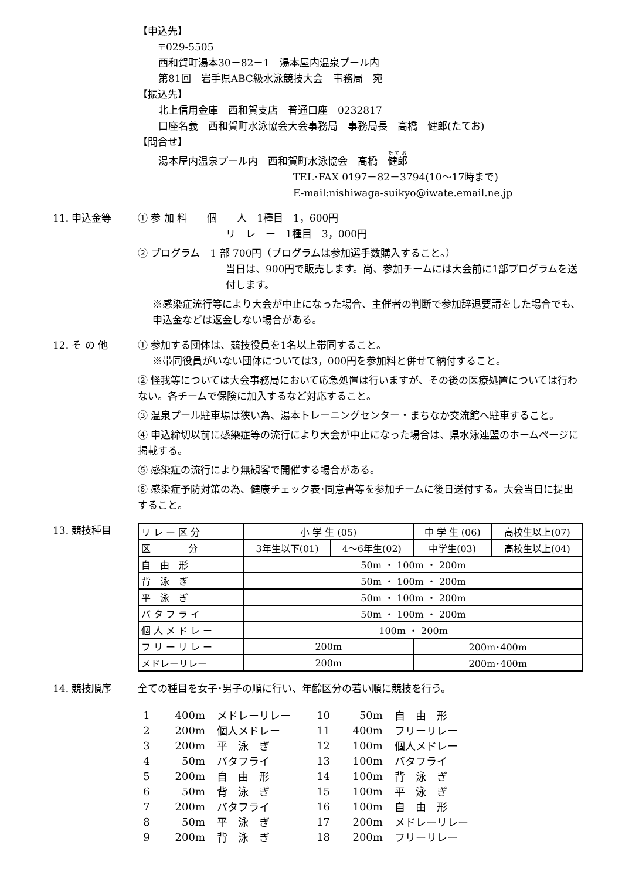【申込先】
〒029-5505
西和賀町湯本30－82－1　湯本屋内温泉プール内
第81回　岩手県ABC級水泳競技大会　事務局　宛
【振込先】
北上信用金庫　西和賀支店　普通口座　0232817
口座名義　西和賀町水泳協会大会事務局　事務局長　高橋　健郎(たてお)
【問合せ】
湯本屋内温泉プール内　西和賀町水泳協会　高橋　健郎
TEL･FAX 0197－82－3794(10～17時まで)
E-mail:nishiwaga-suikyo@iwate.email.ne.jp
11. 申込金等 ① 参 加 料　　個　　人　1種目　1，600円
リ　レ　ー　1種目　3，000円
② プログラム　1 部 700円（プログラムは参加選手数購入すること。）
当日は、900円で販売します。尚、参加チームには大会前に1部プログラムを送付します。
※感染症流行等により大会が中止になった場合、主催者の判断で参加辞退要請をした場合でも、申込金などは返金しない場合がある。
12. そ の 他 ① 参加する団体は、競技役員を1名以上帯同すること。
※帯同役員がいない団体については3，000円を参加料と併せて納付すること。
② 怪我等については大会事務局において応急処置は行いますが、その後の医療処置については行わない。各チームで保険に加入するなど対応すること。
③ 温泉プール駐車場は狭い為、湯本トレーニングセンター・まちなか交流館へ駐車すること。
④ 申込締切以前に感染症等の流行により大会が中止になった場合は、県水泳連盟のホームページに掲載する。
⑤ 感染症の流行により無観客で開催する場合がある。
⑥ 感染症予防対策の為、健康チェック表･同意書等を参加チームに後日送付する。大会当日に提出すること。
13. 競技種目
| リ レ ー 区 分 | 小 学 生 (05) | | 中 学 生 (06) | 高校生以上(07) |
| 区 分 | 3年生以下(01) | 4～6年生(02) | 中学生(03) | 高校生以上(04) |
| 自 由 形 | 50m ・ 100m ・ 200m | | | |
| 背 泳 ぎ | 50m ・ 100m ・ 200m | | | |
| 平 泳 ぎ | 50m ・ 100m ・ 200m | | | |
| バ タ フ ラ イ | 50m ・ 100m ・ 200m | | | |
| 個 人 メ ド レ ー | 100m ・ 200m | | | |
| フ リ ー リ レ ー | 200m | | 200m･400m | |
| メドレーリレー | 200m | | 200m･400m | |
14. 競技順序 全ての種目を女子･男子の順に行い、年齢区分の若い順に競技を行う。
| 1 | 400m | メドレーリレー | 10 | 50m | 自 由 形 |
| 2 | 200m | 個人メドレー | 11 | 400m | フリーリレー |
| 3 | 200m | 平 泳 ぎ | 12 | 100m | 個人メドレー |
| 4 | 50m | バタフライ | 13 | 100m | バタフライ |
| 5 | 200m | 自 由 形 | 14 | 100m | 背 泳 ぎ |
| 6 | 50m | 背 泳 ぎ | 15 | 100m | 平 泳 ぎ |
| 7 | 200m | バタフライ | 16 | 100m | 自 由 形 |
| 8 | 50m | 平 泳 ぎ | 17 | 200m | メドレーリレー |
| 9 | 200m | 背 泳 ぎ | 18 | 200m | フリーリレー |